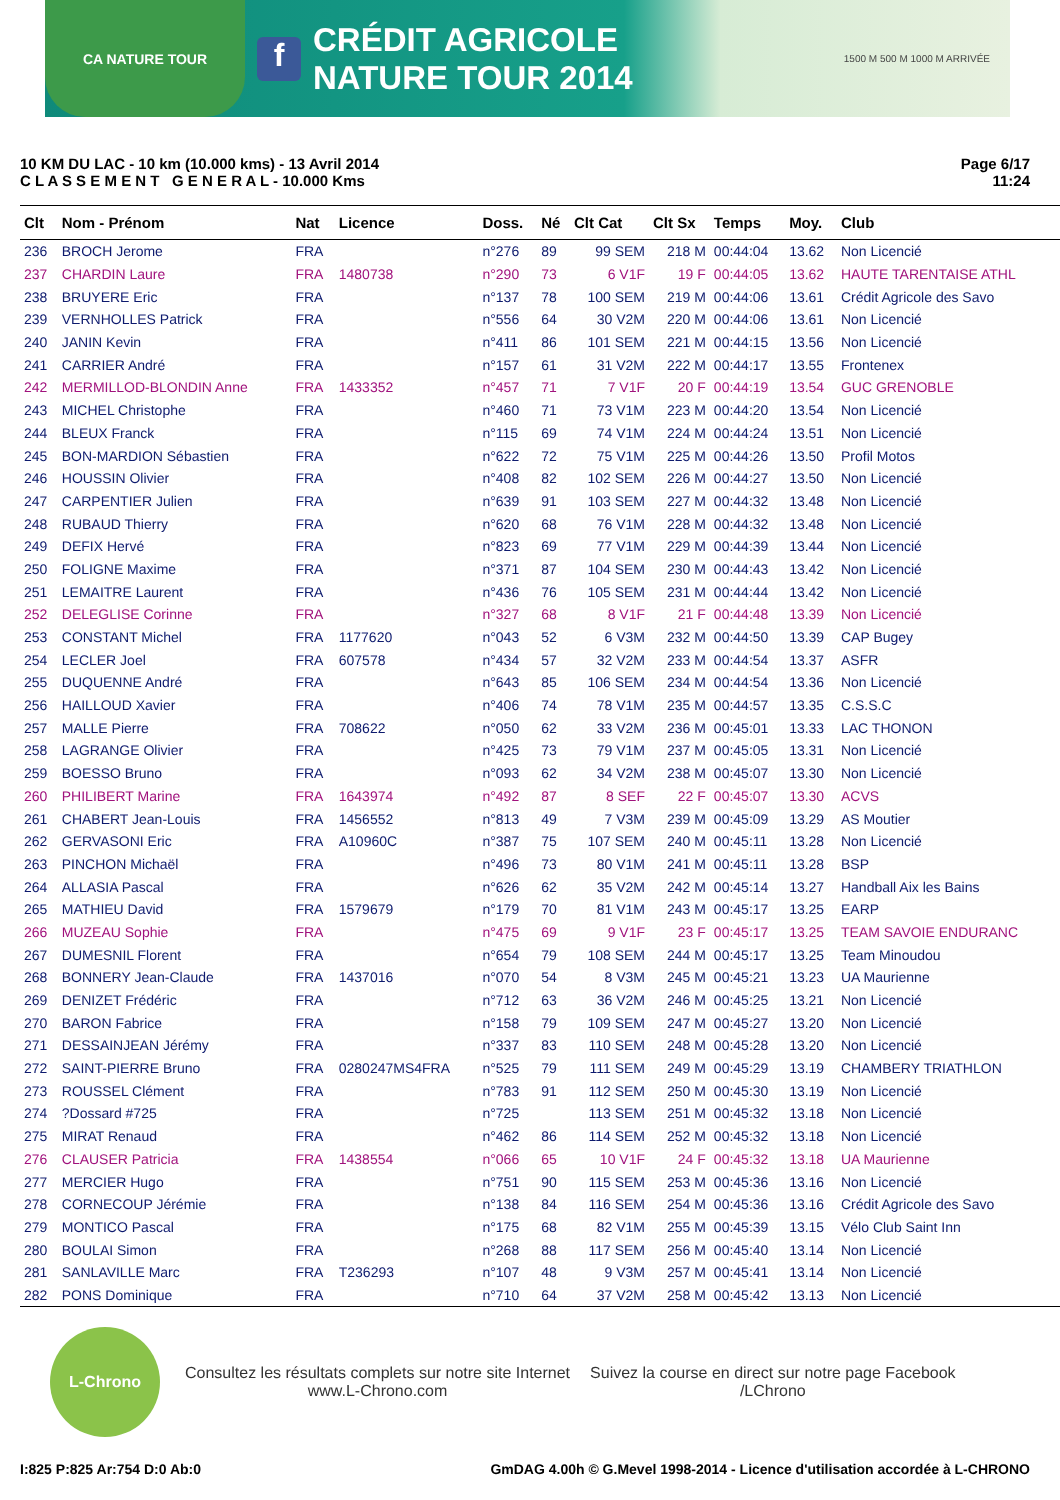CA NATURE TOUR
f
CRÉDIT AGRICOLE
NATURE TOUR 2014
1500 M 500 M 1000 M ARRIVÉE
10 KM DU LAC - 10 km (10.000 kms) - 13 Avril 2014
C L A S S E M E N T G E N E R A L - 10.000 Kms
Page 6/17
11:24
| Clt | Nom - Prénom | Nat | Licence | Doss. | Né | Clt Cat | Clt Sx | Temps | Moy. | Club |
| --- | --- | --- | --- | --- | --- | --- | --- | --- | --- | --- |
| 236 | BROCH Jerome | FRA | | n°276 | 89 | 99 SEM | 218 M | 00:44:04 | 13.62 | Non Licencié |
| 237 | CHARDIN Laure | FRA | 1480738 | n°290 | 73 | 6 V1F | 19 F | 00:44:05 | 13.62 | HAUTE TARENTAISE ATHL |
| 238 | BRUYERE Eric | FRA | | n°137 | 78 | 100 SEM | 219 M | 00:44:06 | 13.61 | Crédit Agricole des Savo |
| 239 | VERNHOLLES Patrick | FRA | | n°556 | 64 | 30 V2M | 220 M | 00:44:06 | 13.61 | Non Licencié |
| 240 | JANIN Kevin | FRA | | n°411 | 86 | 101 SEM | 221 M | 00:44:15 | 13.56 | Non Licencié |
| 241 | CARRIER André | FRA | | n°157 | 61 | 31 V2M | 222 M | 00:44:17 | 13.55 | Frontenex |
| 242 | MERMILLOD-BLONDIN Anne | FRA | 1433352 | n°457 | 71 | 7 V1F | 20 F | 00:44:19 | 13.54 | GUC GRENOBLE |
| 243 | MICHEL Christophe | FRA | | n°460 | 71 | 73 V1M | 223 M | 00:44:20 | 13.54 | Non Licencié |
| 244 | BLEUX Franck | FRA | | n°115 | 69 | 74 V1M | 224 M | 00:44:24 | 13.51 | Non Licencié |
| 245 | BON-MARDION Sébastien | FRA | | n°622 | 72 | 75 V1M | 225 M | 00:44:26 | 13.50 | Profil Motos |
| 246 | HOUSSIN Olivier | FRA | | n°408 | 82 | 102 SEM | 226 M | 00:44:27 | 13.50 | Non Licencié |
| 247 | CARPENTIER Julien | FRA | | n°639 | 91 | 103 SEM | 227 M | 00:44:32 | 13.48 | Non Licencié |
| 248 | RUBAUD Thierry | FRA | | n°620 | 68 | 76 V1M | 228 M | 00:44:32 | 13.48 | Non Licencié |
| 249 | DEFIX Hervé | FRA | | n°823 | 69 | 77 V1M | 229 M | 00:44:39 | 13.44 | Non Licencié |
| 250 | FOLIGNE Maxime | FRA | | n°371 | 87 | 104 SEM | 230 M | 00:44:43 | 13.42 | Non Licencié |
| 251 | LEMAITRE Laurent | FRA | | n°436 | 76 | 105 SEM | 231 M | 00:44:44 | 13.42 | Non Licencié |
| 252 | DELEGLISE Corinne | FRA | | n°327 | 68 | 8 V1F | 21 F | 00:44:48 | 13.39 | Non Licencié |
| 253 | CONSTANT Michel | FRA | 1177620 | n°043 | 52 | 6 V3M | 232 M | 00:44:50 | 13.39 | CAP Bugey |
| 254 | LECLER Joel | FRA | 607578 | n°434 | 57 | 32 V2M | 233 M | 00:44:54 | 13.37 | ASFR |
| 255 | DUQUENNE André | FRA | | n°643 | 85 | 106 SEM | 234 M | 00:44:54 | 13.36 | Non Licencié |
| 256 | HAILLOUD Xavier | FRA | | n°406 | 74 | 78 V1M | 235 M | 00:44:57 | 13.35 | C.S.S.C |
| 257 | MALLE Pierre | FRA | 708622 | n°050 | 62 | 33 V2M | 236 M | 00:45:01 | 13.33 | LAC THONON |
| 258 | LAGRANGE Olivier | FRA | | n°425 | 73 | 79 V1M | 237 M | 00:45:05 | 13.31 | Non Licencié |
| 259 | BOESSO Bruno | FRA | | n°093 | 62 | 34 V2M | 238 M | 00:45:07 | 13.30 | Non Licencié |
| 260 | PHILIBERT Marine | FRA | 1643974 | n°492 | 87 | 8 SEF | 22 F | 00:45:07 | 13.30 | ACVS |
| 261 | CHABERT Jean-Louis | FRA | 1456552 | n°813 | 49 | 7 V3M | 239 M | 00:45:09 | 13.29 | AS Moutier |
| 262 | GERVASONI Eric | FRA | A10960C | n°387 | 75 | 107 SEM | 240 M | 00:45:11 | 13.28 | Non Licencié |
| 263 | PINCHON Michaël | FRA | | n°496 | 73 | 80 V1M | 241 M | 00:45:11 | 13.28 | BSP |
| 264 | ALLASIA Pascal | FRA | | n°626 | 62 | 35 V2M | 242 M | 00:45:14 | 13.27 | Handball Aix les Bains |
| 265 | MATHIEU David | FRA | 1579679 | n°179 | 70 | 81 V1M | 243 M | 00:45:17 | 13.25 | EARP |
| 266 | MUZEAU Sophie | FRA | | n°475 | 69 | 9 V1F | 23 F | 00:45:17 | 13.25 | TEAM SAVOIE ENDURANC |
| 267 | DUMESNIL Florent | FRA | | n°654 | 79 | 108 SEM | 244 M | 00:45:17 | 13.25 | Team Minoudou |
| 268 | BONNERY Jean-Claude | FRA | 1437016 | n°070 | 54 | 8 V3M | 245 M | 00:45:21 | 13.23 | UA Maurienne |
| 269 | DENIZET Frédéric | FRA | | n°712 | 63 | 36 V2M | 246 M | 00:45:25 | 13.21 | Non Licencié |
| 270 | BARON Fabrice | FRA | | n°158 | 79 | 109 SEM | 247 M | 00:45:27 | 13.20 | Non Licencié |
| 271 | DESSAINJEAN Jérémy | FRA | | n°337 | 83 | 110 SEM | 248 M | 00:45:28 | 13.20 | Non Licencié |
| 272 | SAINT-PIERRE Bruno | FRA | 0280247MS4FRA | n°525 | 79 | 111 SEM | 249 M | 00:45:29 | 13.19 | CHAMBERY TRIATHLON |
| 273 | ROUSSEL Clément | FRA | | n°783 | 91 | 112 SEM | 250 M | 00:45:30 | 13.19 | Non Licencié |
| 274 | ?Dossard #725 | FRA | | n°725 | | 113 SEM | 251 M | 00:45:32 | 13.18 | Non Licencié |
| 275 | MIRAT Renaud | FRA | | n°462 | 86 | 114 SEM | 252 M | 00:45:32 | 13.18 | Non Licencié |
| 276 | CLAUSER Patricia | FRA | 1438554 | n°066 | 65 | 10 V1F | 24 F | 00:45:32 | 13.18 | UA Maurienne |
| 277 | MERCIER Hugo | FRA | | n°751 | 90 | 115 SEM | 253 M | 00:45:36 | 13.16 | Non Licencié |
| 278 | CORNECOUP Jérémie | FRA | | n°138 | 84 | 116 SEM | 254 M | 00:45:36 | 13.16 | Crédit Agricole des Savo |
| 279 | MONTICO Pascal | FRA | | n°175 | 68 | 82 V1M | 255 M | 00:45:39 | 13.15 | Vélo Club Saint Inn |
| 280 | BOULAI Simon | FRA | | n°268 | 88 | 117 SEM | 256 M | 00:45:40 | 13.14 | Non Licencié |
| 281 | SANLAVILLE Marc | FRA | T236293 | n°107 | 48 | 9 V3M | 257 M | 00:45:41 | 13.14 | Non Licencié |
| 282 | PONS Dominique | FRA | | n°710 | 64 | 37 V2M | 258 M | 00:45:42 | 13.13 | Non Licencié |
L-Chrono
Consultez les résultats complets sur notre site Internet
www.L-Chrono.com
Suivez la course en direct sur notre page Facebook
/LChrono
I:825 P:825 Ar:754 D:0 Ab:0 GmDAG 4.00h © G.Mevel 1998-2014 - Licence d'utilisation accordée à L-CHRONO